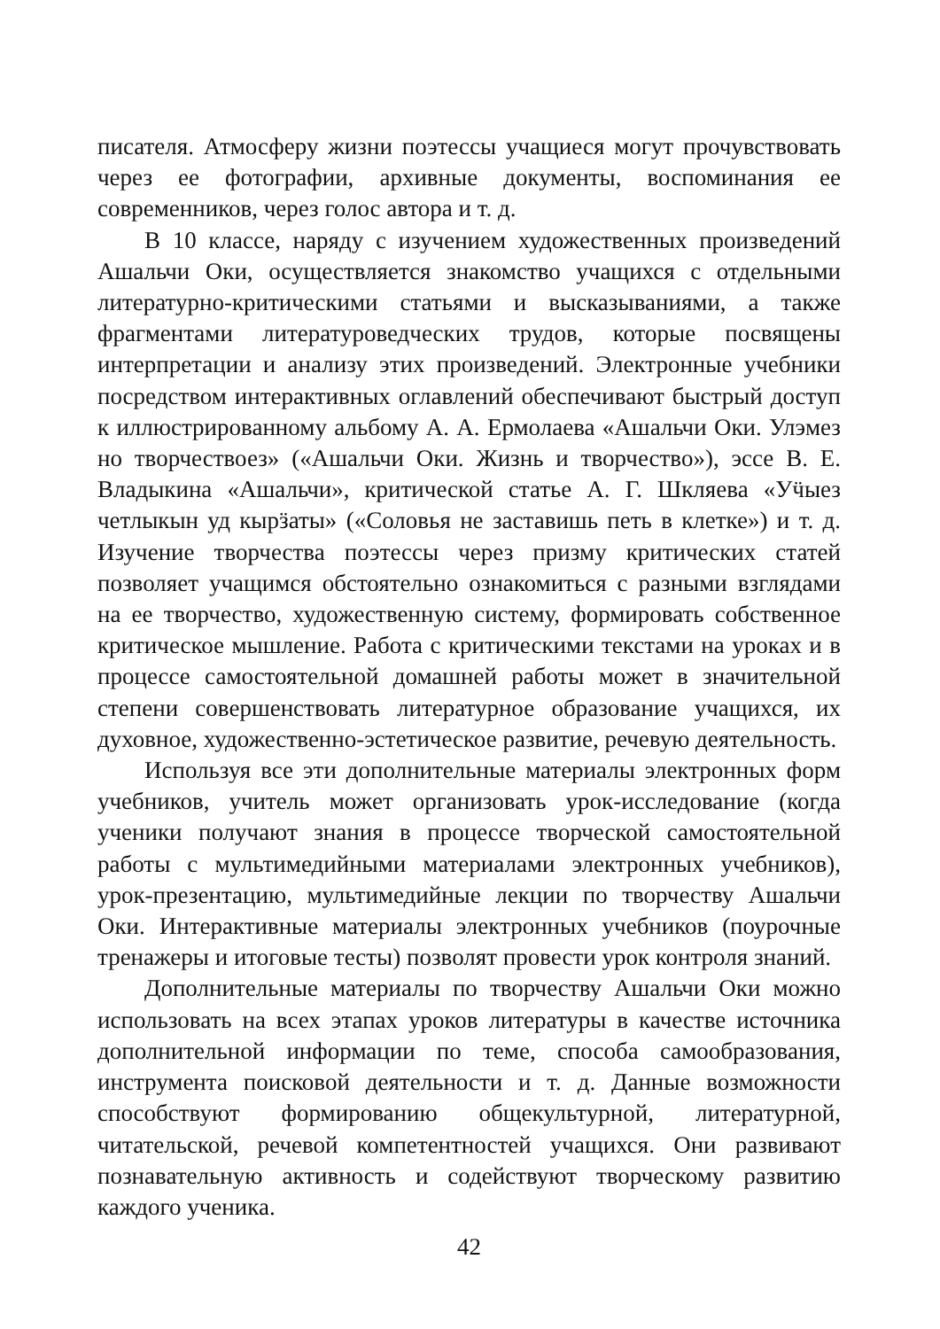писателя. Атмосферу жизни поэтессы учащиеся могут прочувствовать через ее фотографии, архивные документы, воспоминания ее современников, через голос автора и т. д.
В 10 классе, наряду с изучением художественных произведений Ашальчи Оки, осуществляется знакомство учащихся с отдельными литературно-критическими статьями и высказываниями, а также фрагментами литературоведческих трудов, которые посвящены интерпретации и анализу этих произведений. Электронные учебники посредством интерактивных оглавлений обеспечивают быстрый доступ к иллюстрированному альбому А. А. Ермолаева «Ашальчи Оки. Улэмез но творчествоез» («Ашальчи Оки. Жизнь и творчество»), эссе В. Е. Владыкина «Ашальчи», критической статье А. Г. Шкляева «Уӵыез четлыкын уд кырӟаты» («Соловья не заставишь петь в клетке») и т. д. Изучение творчества поэтессы через призму критических статей позволяет учащимся обстоятельно ознакомиться с разными взглядами на ее творчество, художественную систему, формировать собственное критическое мышление. Работа с критическими текстами на уроках и в процессе самостоятельной домашней работы может в значительной степени совершенствовать литературное образование учащихся, их духовное, художественно-эстетическое развитие, речевую деятельность.
Используя все эти дополнительные материалы электронных форм учебников, учитель может организовать урок-исследование (когда ученики получают знания в процессе творческой самостоятельной работы с мультимедийными материалами электронных учебников), урок-презентацию, мультимедийные лекции по творчеству Ашальчи Оки. Интерактивные материалы электронных учебников (поурочные тренажеры и итоговые тесты) позволят провести урок контроля знаний.
Дополнительные материалы по творчеству Ашальчи Оки можно использовать на всех этапах уроков литературы в качестве источника дополнительной информации по теме, способа самообразования, инструмента поисковой деятельности и т. д. Данные возможности способствуют формированию общекультурной, литературной, читательской, речевой компетентностей учащихся. Они развивают познавательную активность и содействуют творческому развитию каждого ученика.
42